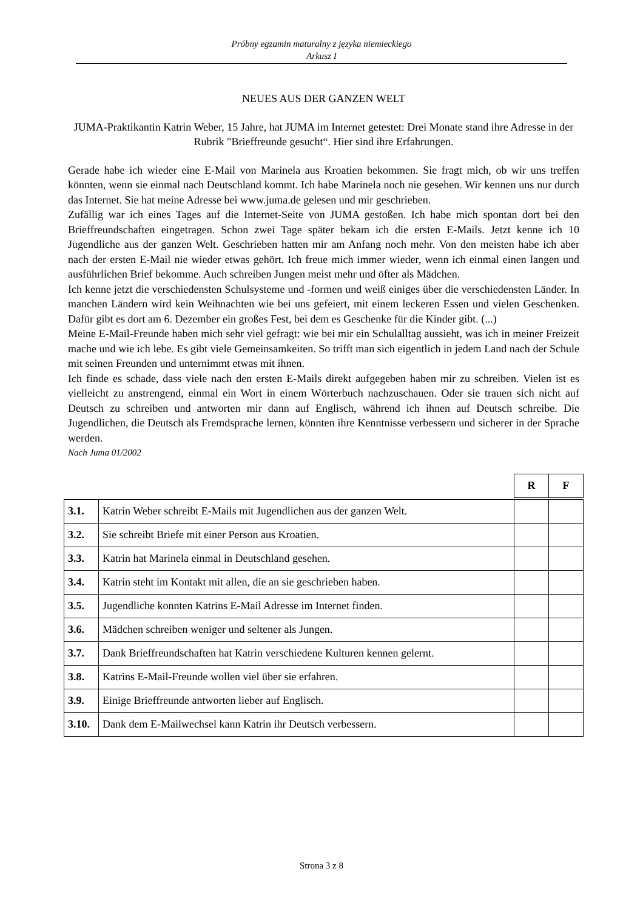Próbny egzamin maturalny z języka niemieckiego
Arkusz I
NEUES AUS DER GANZEN WELT
JUMA-Praktikantin Katrin Weber, 15 Jahre, hat JUMA im Internet getestet: Drei Monate stand ihre Adresse in der Rubrik "Brieffreunde gesucht“. Hier sind ihre Erfahrungen.
Gerade habe ich wieder eine E-Mail von Marinela aus Kroatien bekommen. Sie fragt mich, ob wir uns treffen könnten, wenn sie einmal nach Deutschland kommt. Ich habe Marinela noch nie gesehen. Wir kennen uns nur durch das Internet. Sie hat meine Adresse bei www.juma.de gelesen und mir geschrieben.
Zufällig war ich eines Tages auf die Internet-Seite von JUMA gestoßen. Ich habe mich spontan dort bei den Brieffreundschaften eingetragen. Schon zwei Tage später bekam ich die ersten E-Mails. Jetzt kenne ich 10 Jugendliche aus der ganzen Welt. Geschrieben hatten mir am Anfang noch mehr. Von den meisten habe ich aber nach der ersten E-Mail nie wieder etwas gehört. Ich freue mich immer wieder, wenn ich einmal einen langen und ausführlichen Brief bekomme. Auch schreiben Jungen meist mehr und öfter als Mädchen.
Ich kenne jetzt die verschiedensten Schulsysteme und -formen und weiß einiges über die verschiedensten Länder. In manchen Ländern wird kein Weihnachten wie bei uns gefeiert, mit einem leckeren Essen und vielen Geschenken. Dafür gibt es dort am 6. Dezember ein großes Fest, bei dem es Geschenke für die Kinder gibt. (...)
Meine E-Mail-Freunde haben mich sehr viel gefragt: wie bei mir ein Schulalltag aussieht, was ich in meiner Freizeit mache und wie ich lebe. Es gibt viele Gemeinsamkeiten. So trifft man sich eigentlich in jedem Land nach der Schule mit seinen Freunden und unternimmt etwas mit ihnen.
Ich finde es schade, dass viele nach den ersten E-Mails direkt aufgegeben haben mir zu schreiben. Vielen ist es vielleicht zu anstrengend, einmal ein Wort in einem Wörterbuch nachzuschauen. Oder sie trauen sich nicht auf Deutsch zu schreiben und antworten mir dann auf Englisch, während ich ihnen auf Deutsch schreibe. Die Jugendlichen, die Deutsch als Fremdsprache lernen, könnten ihre Kenntnisse verbessern und sicherer in der Sprache werden.
Nach Juma 01/2002
| | | R | F |
| 3.1. | Katrin Weber schreibt E-Mails mit Jugendlichen aus der ganzen Welt. | | |
| 3.2. | Sie schreibt Briefe mit einer Person aus Kroatien. | | |
| 3.3. | Katrin hat Marinela einmal in Deutschland gesehen. | | |
| 3.4. | Katrin steht im Kontakt mit allen, die an sie geschrieben haben. | | |
| 3.5. | Jugendliche konnten Katrins E-Mail Adresse im Internet finden. | | |
| 3.6. | Mädchen schreiben weniger und seltener als Jungen. | | |
| 3.7. | Dank Brieffreundschaften hat Katrin verschiedene Kulturen kennen gelernt. | | |
| 3.8. | Katrins E-Mail-Freunde wollen viel über sie erfahren. | | |
| 3.9. | Einige Brieffreunde antworten lieber auf Englisch. | | |
| 3.10. | Dank dem E-Mailwechsel kann Katrin ihr Deutsch verbessern. | | |
Strona 3 z 8